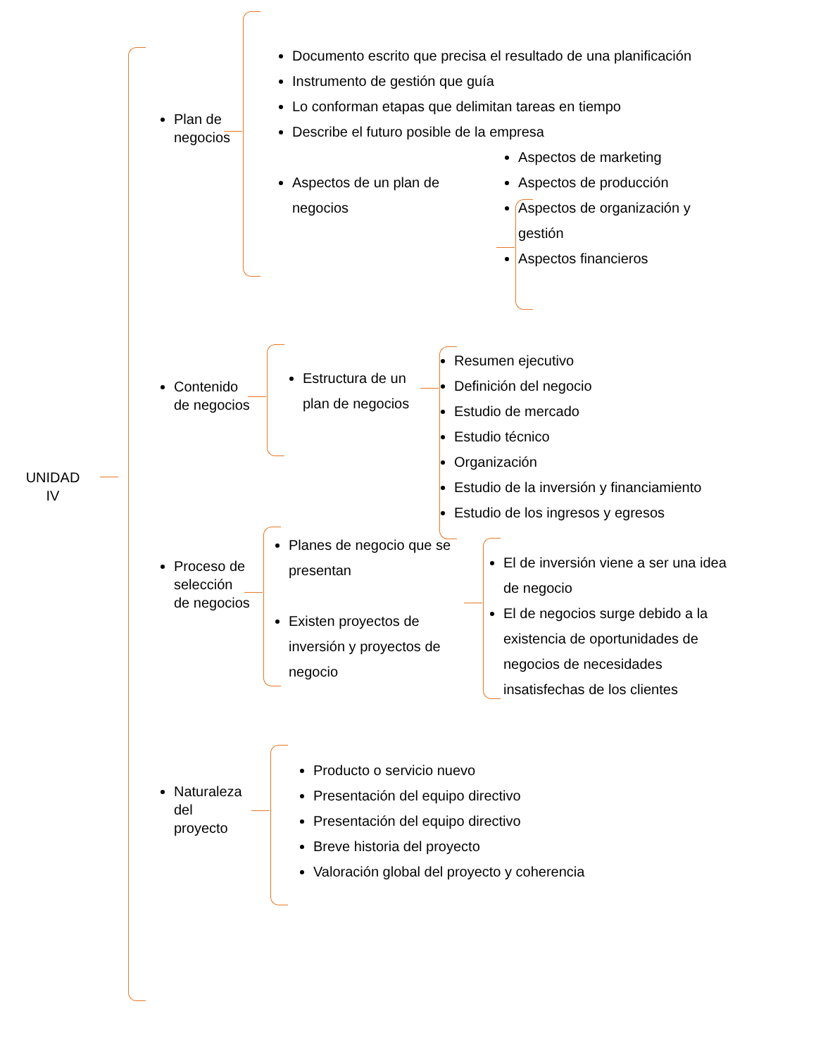UNIDAD
IV
Plan de negocios
Documento escrito que precisa el resultado de una planificación
Instrumento de gestión que guía
Lo conforman etapas que delimitan tareas en tiempo
Describe el futuro posible de la empresa
Aspectos de un plan de negocios
Aspectos de marketing
Aspectos de producción
Aspectos de organización y gestión
Aspectos financieros
Contenido de negocios
Estructura de un plan de negocios
Resumen ejecutivo
Definición del negocio
Estudio de mercado
Estudio técnico
Organización
Estudio de la inversión y financiamiento
Estudio de los ingresos y egresos
Proceso de selección de negocios
Planes de negocio que se presentan
Existen proyectos de inversión y proyectos de negocio
El de inversión viene a ser una idea de negocio
El de negocios surge debido a la existencia de oportunidades de negocios de necesidades insatisfechas de los clientes
Naturaleza del proyecto
Producto o servicio nuevo
Presentación del equipo directivo
Presentación del equipo directivo
Breve historia del proyecto
Valoración global del proyecto y coherencia